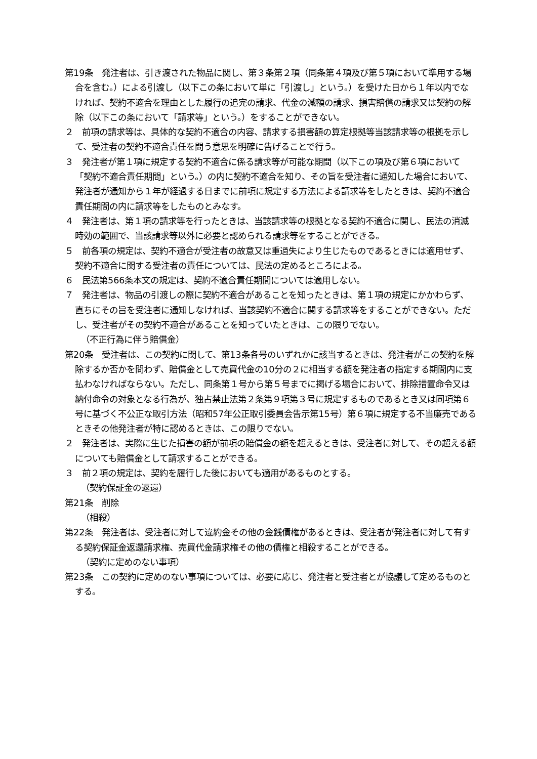第19条　発注者は、引き渡された物品に関し、第３条第２項（同条第４項及び第５項において準用する場合を含む。）による引渡し（以下この条において単に「引渡し」という。）を受けた日から１年以内でなければ、契約不適合を理由とした履行の追完の請求、代金の減額の請求、損害賠償の請求又は契約の解除（以下この条において「請求等」という。）をすることができない。
２　前項の請求等は、具体的な契約不適合の内容、請求する損害額の算定根拠等当該請求等の根拠を示して、受注者の契約不適合責任を問う意思を明確に告げることで行う。
３　発注者が第１項に規定する契約不適合に係る請求等が可能な期間（以下この項及び第６項において「契約不適合責任期間」という。）の内に契約不適合を知り、その旨を受注者に通知した場合において、発注者が通知から１年が経過する日までに前項に規定する方法による請求等をしたときは、契約不適合責任期間の内に請求等をしたものとみなす。
４　発注者は、第１項の請求等を行ったときは、当該請求等の根拠となる契約不適合に関し、民法の消滅時効の範囲で、当該請求等以外に必要と認められる請求等をすることができる。
５　前各項の規定は、契約不適合が受注者の故意又は重過失により生じたものであるときには適用せず、契約不適合に関する受注者の責任については、民法の定めるところによる。
６　民法第566条本文の規定は、契約不適合責任期間については適用しない。
７　発注者は、物品の引渡しの際に契約不適合があることを知ったときは、第１項の規定にかかわらず、直ちにその旨を受注者に通知しなければ、当該契約不適合に関する請求等をすることができない。ただし、受注者がその契約不適合があることを知っていたときは、この限りでない。
（不正行為に伴う賠償金）
第20条　受注者は、この契約に関して、第13条各号のいずれかに該当するときは、発注者がこの契約を解除するか否かを問わず、賠償金として売買代金の10分の２に相当する額を発注者の指定する期間内に支払わなければならない。ただし、同条第１号から第５号までに掲げる場合において、排除措置命令又は納付命令の対象となる行為が、独占禁止法第２条第９項第３号に規定するものであるとき又は同項第６号に基づく不公正な取引方法（昭和57年公正取引委員会告示第15号）第６項に規定する不当廉売であるときその他発注者が特に認めるときは、この限りでない。
２　発注者は、実際に生じた損害の額が前項の賠償金の額を超えるときは、受注者に対して、その超える額についても賠償金として請求することができる。
３　前２項の規定は、契約を履行した後においても適用があるものとする。
（契約保証金の返還）
第21条　削除
（相殺）
第22条　発注者は、受注者に対して違約金その他の金銭債権があるときは、受注者が発注者に対して有する契約保証金返還請求権、売買代金請求権その他の債権と相殺することができる。
（契約に定めのない事項）
第23条　この契約に定めのない事項については、必要に応じ、発注者と受注者とが協議して定めるものとする。